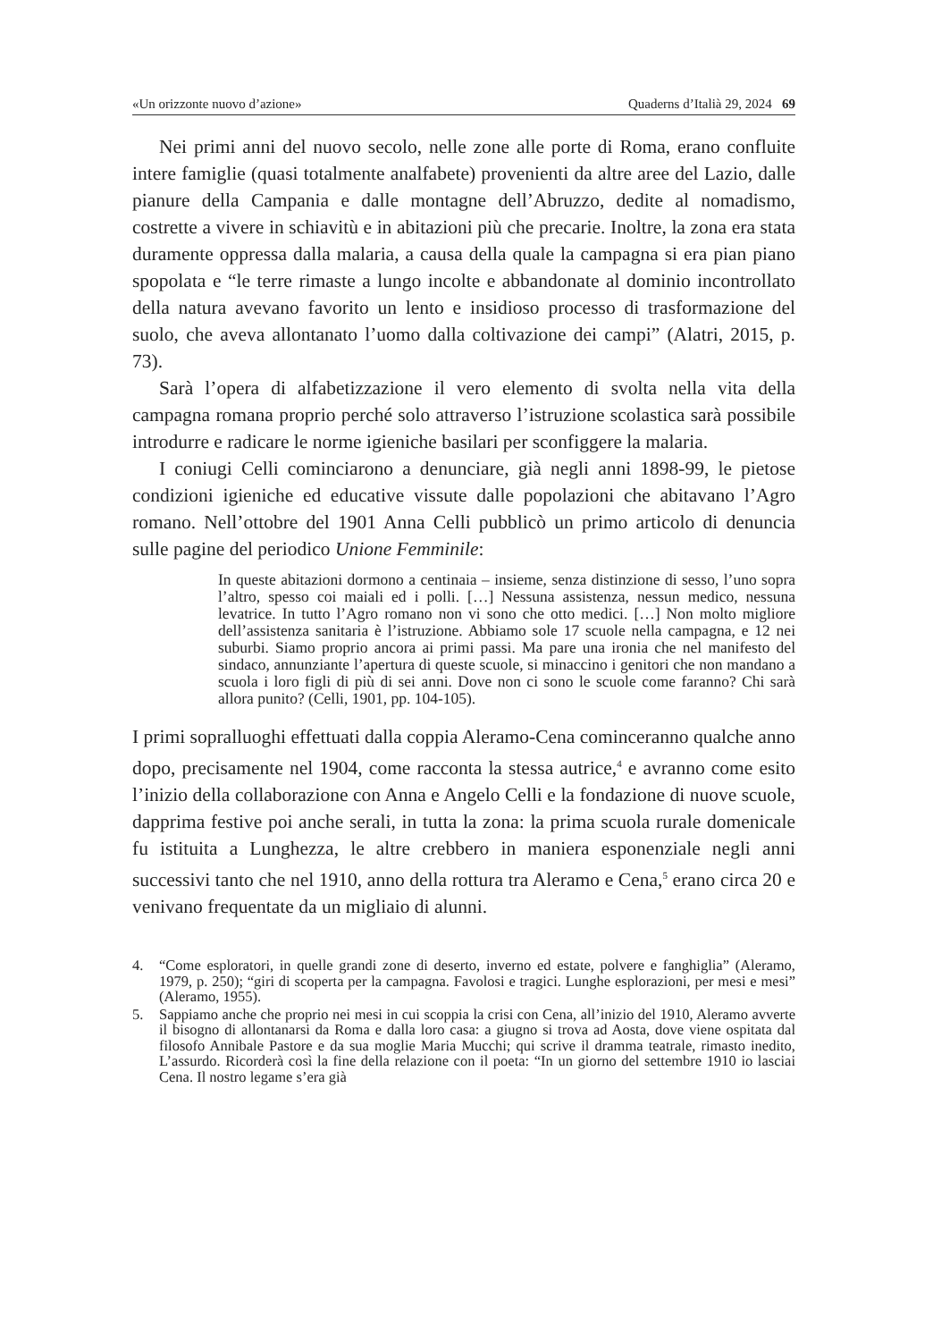«Un orizzonte nuovo d’azione» Quaderns d’Italià 29, 2024 69
Nei primi anni del nuovo secolo, nelle zone alle porte di Roma, erano confluite intere famiglie (quasi totalmente analfabete) provenienti da altre aree del Lazio, dalle pianure della Campania e dalle montagne dell’Abruzzo, dedite al nomadismo, costrette a vivere in schiavitù e in abitazioni più che precarie. Inoltre, la zona era stata duramente oppressa dalla malaria, a causa della quale la campagna si era pian piano spopolata e “le terre rimaste a lungo incolte e abbandonate al dominio incontrollato della natura avevano favorito un lento e insidioso processo di trasformazione del suolo, che aveva allontanato l’uomo dalla coltivazione dei campi” (Alatri, 2015, p. 73).
Sarà l’opera di alfabetizzazione il vero elemento di svolta nella vita della campagna romana proprio perché solo attraverso l’istruzione scolastica sarà possibile introdurre e radicare le norme igieniche basilari per sconfiggere la malaria.
I coniugi Celli cominciarono a denunciare, già negli anni 1898-99, le pietose condizioni igieniche ed educative vissute dalle popolazioni che abitavano l’Agro romano. Nell’ottobre del 1901 Anna Celli pubblicò un primo articolo di denuncia sulle pagine del periodico Unione Femminile:
In queste abitazioni dormono a centinaia – insieme, senza distinzione di sesso, l’uno sopra l’altro, spesso coi maiali ed i polli. […] Nessuna assistenza, nessun medico, nessuna levatrice. In tutto l’Agro romano non vi sono che otto medici. […] Non molto migliore dell’assistenza sanitaria è l’istruzione. Abbiamo sole 17 scuole nella campagna, e 12 nei suburbi. Siamo proprio ancora ai primi passi. Ma pare una ironia che nel manifesto del sindaco, annunziante l’apertura di queste scuole, si minaccino i genitori che non mandano a scuola i loro figli di più di sei anni. Dove non ci sono le scuole come faranno? Chi sarà allora punito? (Celli, 1901, pp. 104-105).
I primi sopralluoghi effettuati dalla coppia Aleramo-Cena cominceranno qualche anno dopo, precisamente nel 1904, come racconta la stessa autrice,<sup>4</sup> e avranno come esito l’inizio della collaborazione con Anna e Angelo Celli e la fondazione di nuove scuole, dapprima festive poi anche serali, in tutta la zona: la prima scuola rurale domenicale fu istituita a Lunghezza, le altre crebbero in maniera esponenziale negli anni successivi tanto che nel 1910, anno della rottura tra Aleramo e Cena,<sup>5</sup> erano circa 20 e venivano frequentate da un migliaio di alunni.
4. “Come esploratori, in quelle grandi zone di deserto, inverno ed estate, polvere e fanghiglia” (Aleramo, 1979, p. 250); “giri di scoperta per la campagna. Favolosi e tragici. Lunghe esplorazioni, per mesi e mesi” (Aleramo, 1955).
5. Sappiamo anche che proprio nei mesi in cui scoppia la crisi con Cena, all’inizio del 1910, Aleramo avverte il bisogno di allontanarsi da Roma e dalla loro casa: a giugno si trova ad Aosta, dove viene ospitata dal filosofo Annibale Pastore e da sua moglie Maria Mucchi; qui scrive il dramma teatrale, rimasto inedito, L’assurdo. Ricorderà così la fine della relazione con il poeta: “In un giorno del settembre 1910 io lasciai Cena. Il nostro legame s’era già